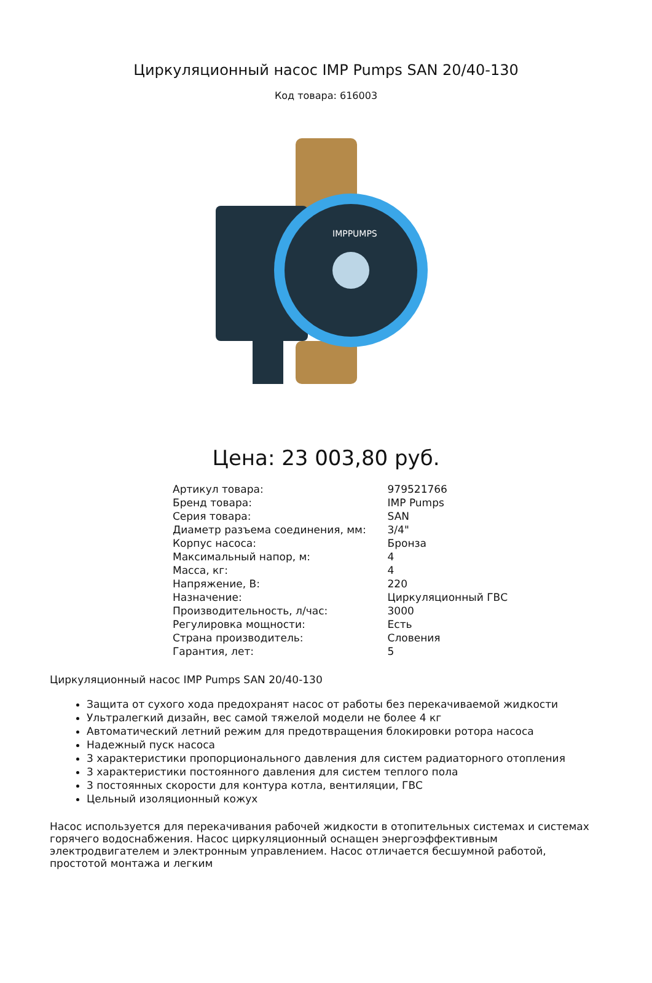Циркуляционный насос IMP Pumps SAN 20/40-130
Код товара: 616003
IMPPUMPS
Цена: 23 003,80 руб.
| Артикул товара: | 979521766 |
| Бренд товара: | IMP Pumps |
| Серия товара: | SAN |
| Диаметр разъема соединения, мм: | 3/4" |
| Корпус насоса: | Бронза |
| Максимальный напор, м: | 4 |
| Масса, кг: | 4 |
| Напряжение, В: | 220 |
| Назначение: | Циркуляционный ГВС |
| Производительность, л/час: | 3000 |
| Регулировка мощности: | Есть |
| Страна производитель: | Словения |
| Гарантия, лет: | 5 |
Циркуляционный насос IMP Pumps SAN 20/40-130
Защита от сухого хода предохранят насос от работы без перекачиваемой жидкости
Ультралегкий дизайн, вес самой тяжелой модели не более 4 кг
Автоматический летний режим для предотвращения блокировки ротора насоса
Надежный пуск насоса
3 характеристики пропорционального давления для систем радиаторного отопления
3 характеристики постоянного давления для систем теплого пола
3 постоянных скорости для контура котла, вентиляции, ГВС
Цельный изоляционный кожух
Насос используется для перекачивания рабочей жидкости в отопительных системах и системах горячего водоснабжения. Насос циркуляционный оснащен энергоэффективным электродвигателем и электронным управлением. Насос отличается бесшумной работой, простотой монтажа и легким